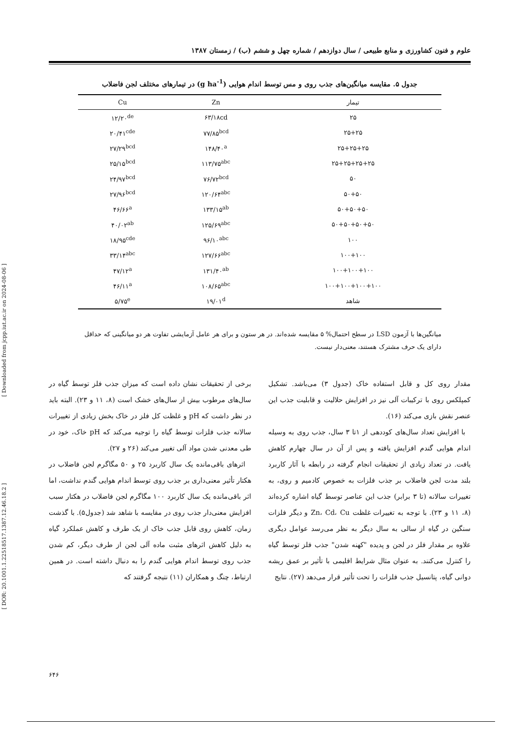[ Downloaded from jcpp.iut.ac.ir on 2024-08-06 ]
[ DOR: 20.1001.1.22518517.1387.12.46.18.2 ]
علوم و فنون کشاورزی و منابع طبیعی / سال دوازدهم / شماره چهل و ششم (ب) / زمستان ۱۳۸۷
جدول ۵. مقایسه میانگین‌های جذب روی و مس توسط اندام هوایی (g ha<sup>-1</sup>) در تیمارهای مختلف لجن فاضلاب
| تیمار | Zn | Cu |
| --- | --- | --- |
| ۲۵ | ۶۳/۱۸cd | ۱۲/۲۰<sup>de</sup> |
| ۲۵+۲۵ | ۷۷/۸۵<sup>bcd</sup> | ۲۰/۴۱<sup>cde</sup> |
| ۲۵+۲۵+۲۵ | ۱۴۸/۴۰<sup>a</sup> | ۲۷/۲۹<sup>bcd</sup> |
| ۲۵+۲۵+۲۵+۲۵ | ۱۱۳/۷۵<sup>abc</sup> | ۲۵/۱۵<sup>bcd</sup> |
| ۵۰ | ۷۶/۷۲<sup>bcd</sup> | ۲۴/۹۷<sup>bcd</sup> |
| ۵۰+۵۰ | ۱۲۰/۶۴<sup>abc</sup> | ۲۷/۹۶<sup>bcd</sup> |
| ۵۰+۵۰+۵۰ | ۱۳۳/۱۵<sup>ab</sup> | ۴۶/۶۶<sup>a</sup> |
| ۵۰+۵۰+۵۰+۵۰ | ۱۲۵/۶۹<sup>abc</sup> | ۴۰/۰۲<sup>ab</sup> |
| ۱۰۰ | ۹۶/۱۰<sup>abc</sup> | ۱۸/۹۵<sup>cde</sup> |
| ۱۰۰+۱۰۰ | ۱۲۷/۶۶<sup>abc</sup> | ۳۳/۱۴<sup>abc</sup> |
| ۱۰۰+۱۰۰+۱۰۰ | ۱۳۱/۴۰<sup>ab</sup> | ۴۷/۱۲<sup>a</sup> |
| ۱۰۰+۱۰۰+۱۰۰+۱۰۰ | ۱۰۸/۶۵<sup>abc</sup> | ۴۶/۱۱<sup>a</sup> |
| شاهد | ۱۹/۰۱<sup>d</sup> | ۵/۷۵<sup>e</sup> |
میانگین‌ها با آزمون LSD در سطح احتمال% ۵ مقایسه شده‌اند. در هر ستون و برای هر عامل آزمایشی تفاوت هر دو میانگینی که حداقل دارای یک حرف مشترک هستند، معنی‌دار نیست.
مقدار روی کل و قابل استفاده خاک (جدول ۳) می‌باشد. تشکیل کمپلکس روی با ترکیبات آلی نیز در افزایش حلالیت و قابلیت جذب این عنصر نقش بازی می‌کند (۱۶).
با افزایش تعداد سال‌های کوددهی از ۱تا ۳ سال، جذب روی به وسیله اندام هوایی گندم افزایش یافته و پس از آن در سال چهارم کاهش یافت. در تعداد زیادی از تحقیقات انجام گرفته در رابطه با آثار کاربرد بلند مدت لجن فاضلاب بر جذب فلزات به خصوص کادمیم و روی، به تغییرات سالانه (تا ۳ برابر) جذب این عناصر توسط گیاه اشاره کرده‌اند (۸، ۱۱ و ۲۳). با توجه به تغییرات غلظت Zn، Cd، Cu و دیگر فلزات سنگین در گیاه از سالی به سال دیگر به نظر می‌رسد عوامل دیگری علاوه بر مقدار فلز در لجن و پدیده "کهنه شدن" جذب فلز توسط گیاه را کنترل می‌کنند. به عنوان مثال شرایط اقلیمی با تأثیر بر عمق ریشه دوانی گیاه، پتانسیل جذب فلزات را تحت تأثیر قرار می‌دهد (۲۷). نتایج
برخی از تحقیقات نشان داده است که میزان جذب فلز توسط گیاه در سال‌های مرطوب بیش از سال‌های خشک است (۸، ۱۱ و ۲۳). البته باید در نظر داشت که pH و غلظت کل فلز در خاک بخش زیادی از تغییرات سالانه جذب فلزات توسط گیاه را توجیه می‌کند که pH خاک، خود در طی معدنی شدن مواد آلی تغییر می‌کند (۲۶ و ۲۷).
اثرهای باقی‌مانده یک سال کاربرد ۲۵ و ۵۰ مگاگرم لجن فاضلاب در هکتار تأثیر معنی‌داری بر جذب روی توسط اندام هوایی گندم نداشت، اما اثر باقی‌مانده یک سال کاربرد ۱۰۰ مگاگرم لجن فاضلاب در هکتار سبب افزایش معنی‌دار جذب روی در مقایسه با شاهد شد (جدول۵). با گذشت زمان، کاهش روی قابل جذب خاک از یک طرف و کاهش عملکرد گیاه به دلیل کاهش اثرهای مثبت ماده آلی لجن از طرف دیگر، کم شدن جذب روی توسط اندام هوایی گندم را به دنبال داشته است. در همین ارتباط، چنگ و همکاران (۱۱) نتیجه گرفتند که
۶۴۶